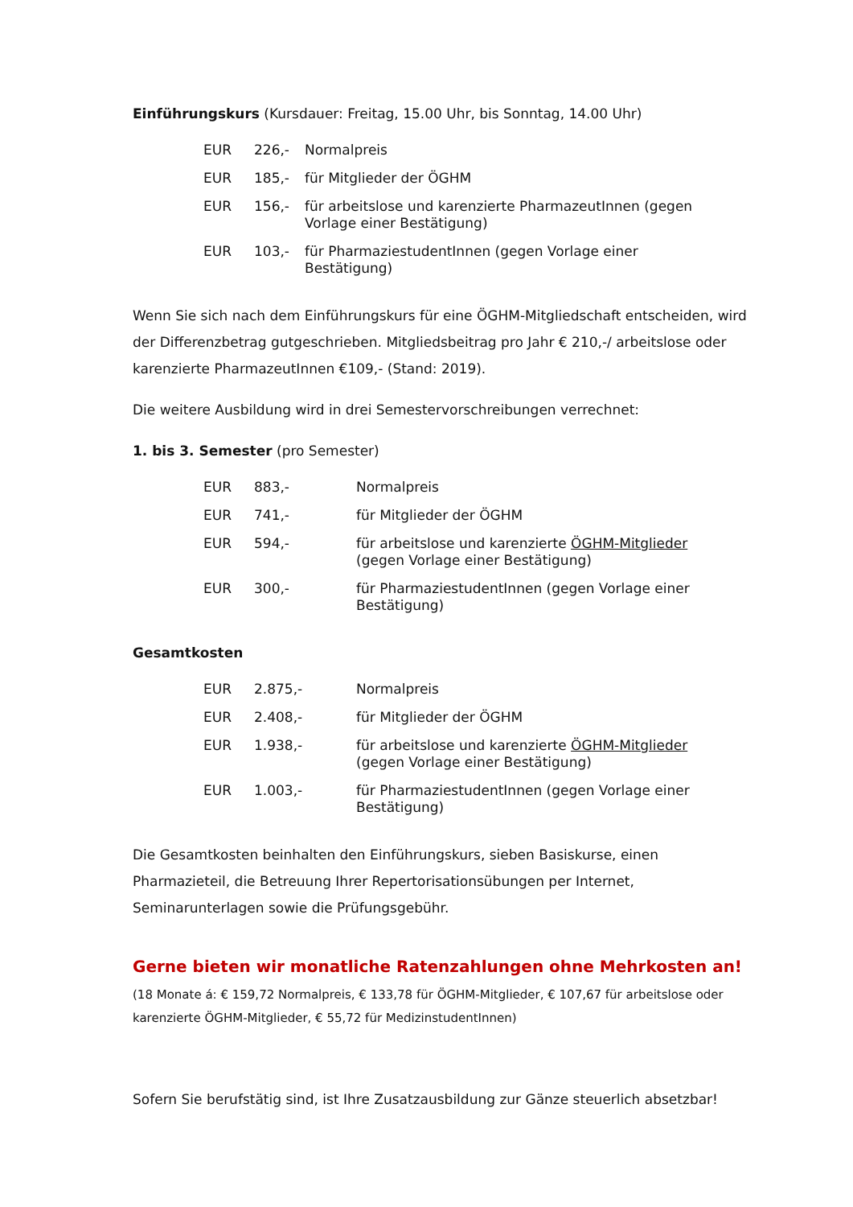Einführungskurs (Kursdauer: Freitag, 15.00 Uhr, bis Sonntag, 14.00 Uhr)
| EUR | 226,- | Normalpreis |
| EUR | 185,- | für Mitglieder der ÖGHM |
| EUR | 156,- | für arbeitslose und karenzierte PharmazeutInnen (gegen Vorlage einer Bestätigung) |
| EUR | 103,- | für PharmaziestudentInnen (gegen Vorlage einer Bestätigung) |
Wenn Sie sich nach dem Einführungskurs für eine ÖGHM-Mitgliedschaft entscheiden, wird der Differenzbetrag gutgeschrieben. Mitgliedsbeitrag pro Jahr € 210,-/ arbeitslose oder karenzierte PharmazeutInnen €109,- (Stand: 2019).
Die weitere Ausbildung wird in drei Semestervorschreibungen verrechnet:
1. bis 3. Semester (pro Semester)
| EUR | 883,- | Normalpreis |
| EUR | 741,- | für Mitglieder der ÖGHM |
| EUR | 594,- | für arbeitslose und karenzierte ÖGHM-Mitglieder (gegen Vorlage einer Bestätigung) |
| EUR | 300,- | für PharmaziestudentInnen (gegen Vorlage einer Bestätigung) |
Gesamtkosten
| EUR | 2.875,- | Normalpreis |
| EUR | 2.408,- | für Mitglieder der ÖGHM |
| EUR | 1.938,- | für arbeitslose und karenzierte ÖGHM-Mitglieder (gegen Vorlage einer Bestätigung) |
| EUR | 1.003,- | für PharmaziestudentInnen (gegen Vorlage einer Bestätigung) |
Die Gesamtkosten beinhalten den Einführungskurs, sieben Basiskurse, einen Pharmazieteil, die Betreuung Ihrer Repertorisationsübungen per Internet, Seminarunterlagen sowie die Prüfungsgebühr.
Gerne bieten wir monatliche Ratenzahlungen ohne Mehrkosten an!
(18 Monate á: € 159,72 Normalpreis, € 133,78 für ÖGHM-Mitglieder, € 107,67 für arbeitslose oder karenzierte ÖGHM-Mitglieder, € 55,72 für MedizinstudentInnen)
Sofern Sie berufstätig sind, ist Ihre Zusatzausbildung zur Gänze steuerlich absetzbar!